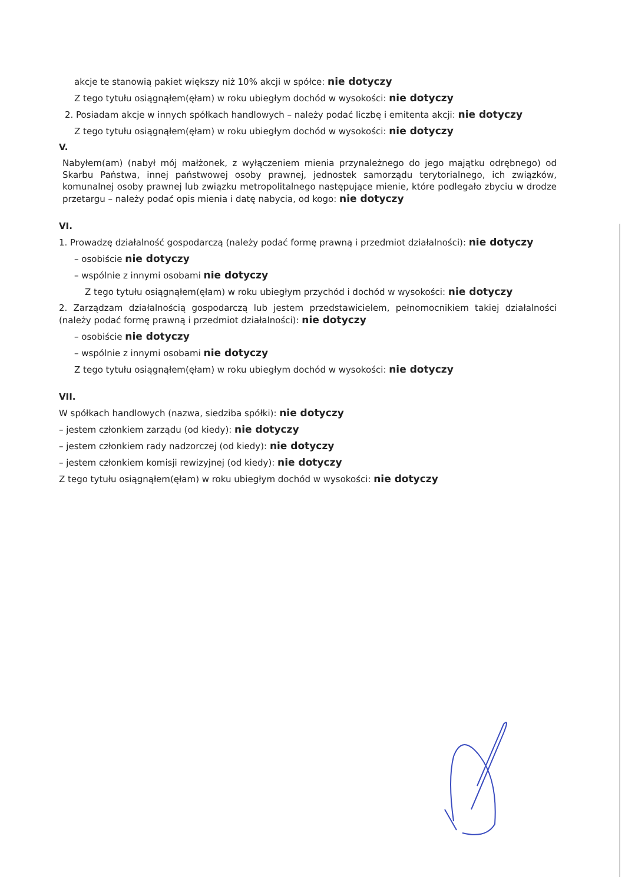akcje te stanowią pakiet większy niż 10% akcji w spółce: nie dotyczy
Z tego tytułu osiągnąłem(ęłam) w roku ubiegłym dochód w wysokości: nie dotyczy
2. Posiadam akcje w innych spółkach handlowych – należy podać liczbę i emitenta akcji: nie dotyczy
Z tego tytułu osiągnąłem(ęłam) w roku ubiegłym dochód w wysokości: nie dotyczy
V.
Nabyłem(am) (nabył mój małżonek, z wyłączeniem mienia przynależnego do jego majątku odrębnego) od Skarbu Państwa, innej państwowej osoby prawnej, jednostek samorządu terytorialnego, ich związków, komunalnej osoby prawnej lub związku metropolitalnego następujące mienie, które podlegało zbyciu w drodze przetargu – należy podać opis mienia i datę nabycia, od kogo: nie dotyczy
VI.
1. Prowadzę działalność gospodarczą (należy podać formę prawną i przedmiot działalności): nie dotyczy
– osobiście nie dotyczy
– wspólnie z innymi osobami nie dotyczy
Z tego tytułu osiągnąłem(ęłam) w roku ubiegłym przychód i dochód w wysokości: nie dotyczy
2. Zarządzam działalnością gospodarczą lub jestem przedstawicielem, pełnomocnikiem takiej działalności (należy podać formę prawną i przedmiot działalności): nie dotyczy
– osobiście nie dotyczy
– wspólnie z innymi osobami nie dotyczy
Z tego tytułu osiągnąłem(ęłam) w roku ubiegłym dochód w wysokości: nie dotyczy
VII.
W spółkach handlowych (nazwa, siedziba spółki): nie dotyczy
– jestem członkiem zarządu (od kiedy): nie dotyczy
– jestem członkiem rady nadzorczej (od kiedy): nie dotyczy
– jestem członkiem komisji rewizyjnej (od kiedy): nie dotyczy
Z tego tytułu osiągnąłem(ęłam) w roku ubiegłym dochód w wysokości: nie dotyczy